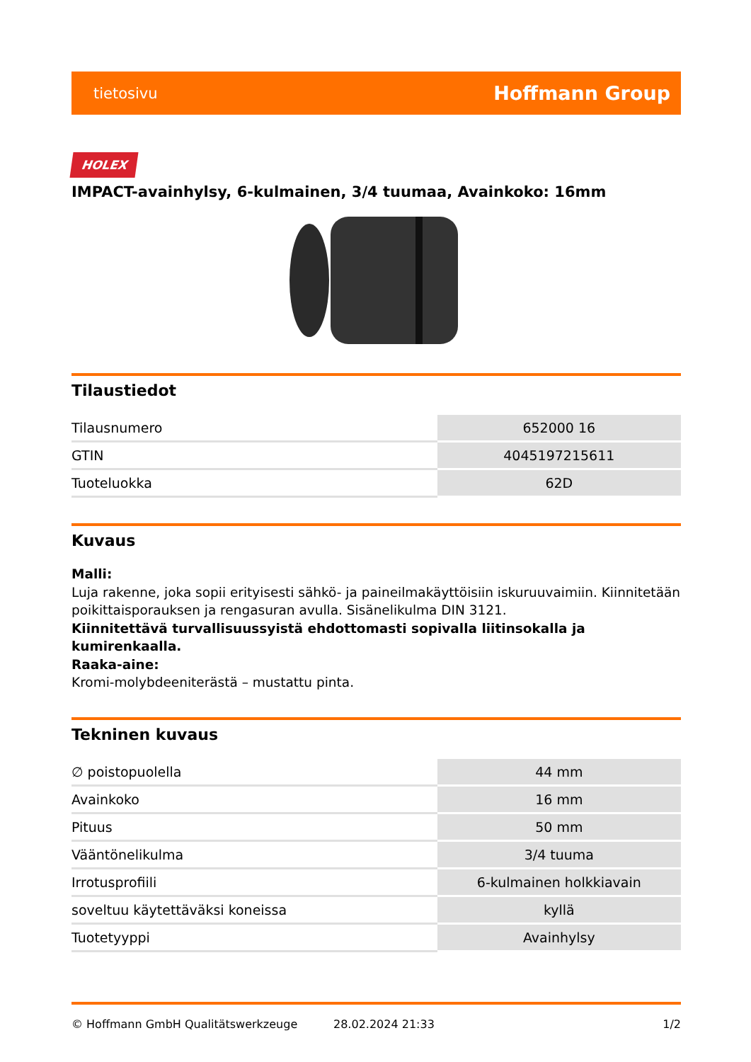tietosivu Hoffmann Group
HOLEX
IMPACT-avainhylsy, 6-kulmainen, 3/4 tuumaa, Avainkoko: 16mm
Tilaustiedot
| Tilausnumero | 652000 16 |
| GTIN | 4045197215611 |
| Tuoteluokka | 62D |
Kuvaus
Malli:
Luja rakenne, joka sopii erityisesti sähkö- ja paineilmakäyttöisiin iskuruuvaimiin. Kiinnitetään poikittaisporauksen ja rengasuran avulla. Sisänelikulma DIN 3121.
Kiinnitettävä turvallisuussyistä ehdottomasti sopivalla liitinsokalla ja kumirenkaalla.
Raaka-aine:
Kromi-molybdeeniterästä – mustattu pinta.
Tekninen kuvaus
| ∅ poistopuolella | 44 mm |
| Avainkoko | 16 mm |
| Pituus | 50 mm |
| Vääntönelikulma | 3/4 tuuma |
| Irrotusprofiili | 6-kulmainen holkkiavain |
| soveltuu käytettäväksi koneissa | kyllä |
| Tuotetyyppi | Avainhylsy |
© Hoffmann GmbH Qualitätswerkzeuge 28.02.2024 21:33 1/2